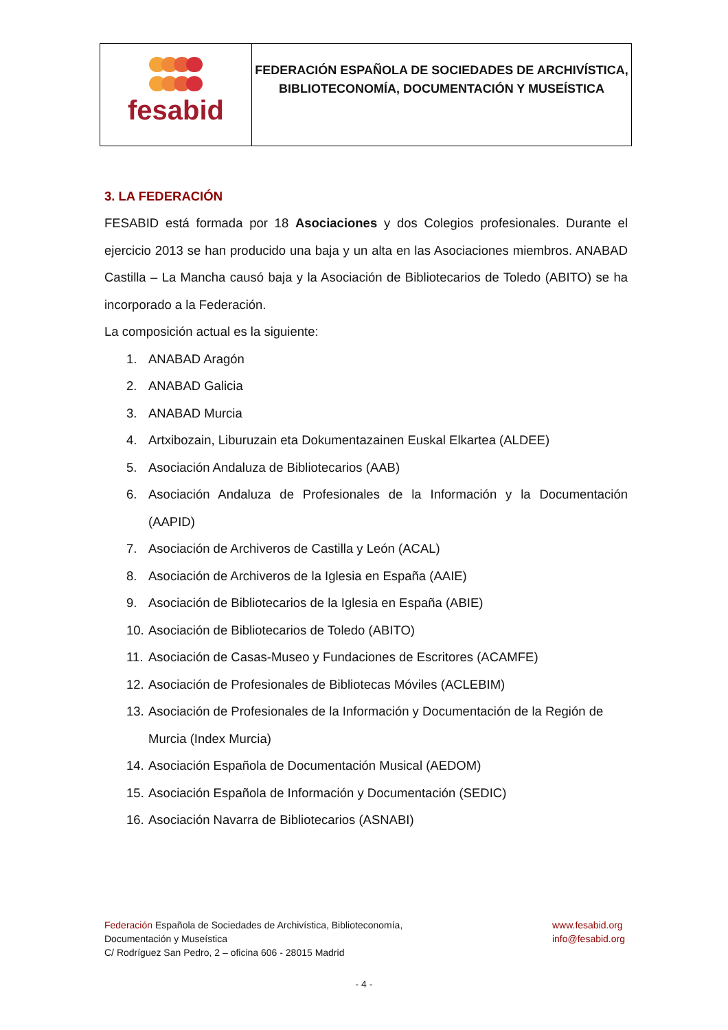| fesabid | FEDERACIÓN ESPAÑOLA DE SOCIEDADES DE ARCHIVÍSTICA, BIBLIOTECONOMÍA, DOCUMENTACIÓN Y MUSEÍSTICA |
3. LA FEDERACIÓN
FESABID está formada por 18 Asociaciones y dos Colegios profesionales. Durante el ejercicio 2013 se han producido una baja y un alta en las Asociaciones miembros. ANABAD Castilla – La Mancha causó baja y la Asociación de Bibliotecarios de Toledo (ABITO) se ha incorporado a la Federación.
La composición actual es la siguiente:
1. ANABAD Aragón
2. ANABAD Galicia
3. ANABAD Murcia
4. Artxibozain, Liburuzain eta Dokumentazainen Euskal Elkartea (ALDEE)
5. Asociación Andaluza de Bibliotecarios (AAB)
6. Asociación Andaluza de Profesionales de la Información y la Documentación (AAPID)
7. Asociación de Archiveros de Castilla y León (ACAL)
8. Asociación de Archiveros de la Iglesia en España (AAIE)
9. Asociación de Bibliotecarios de la Iglesia en España (ABIE)
10. Asociación de Bibliotecarios de Toledo (ABITO)
11. Asociación de Casas-Museo y Fundaciones de Escritores (ACAMFE)
12. Asociación de Profesionales de Bibliotecas Móviles (ACLEBIM)
13. Asociación de Profesionales de la Información y Documentación de la Región de Murcia (Index Murcia)
14. Asociación Española de Documentación Musical (AEDOM)
15. Asociación Española de Información y Documentación (SEDIC)
16. Asociación Navarra de Bibliotecarios (ASNABI)
Federación Española de Sociedades de Archivística, Biblioteconomía,
Documentación y Museística
C/ Rodríguez San Pedro, 2 – oficina 606 - 28015 Madrid
www.fesabid.org
info@fesabid.org
- 4 -